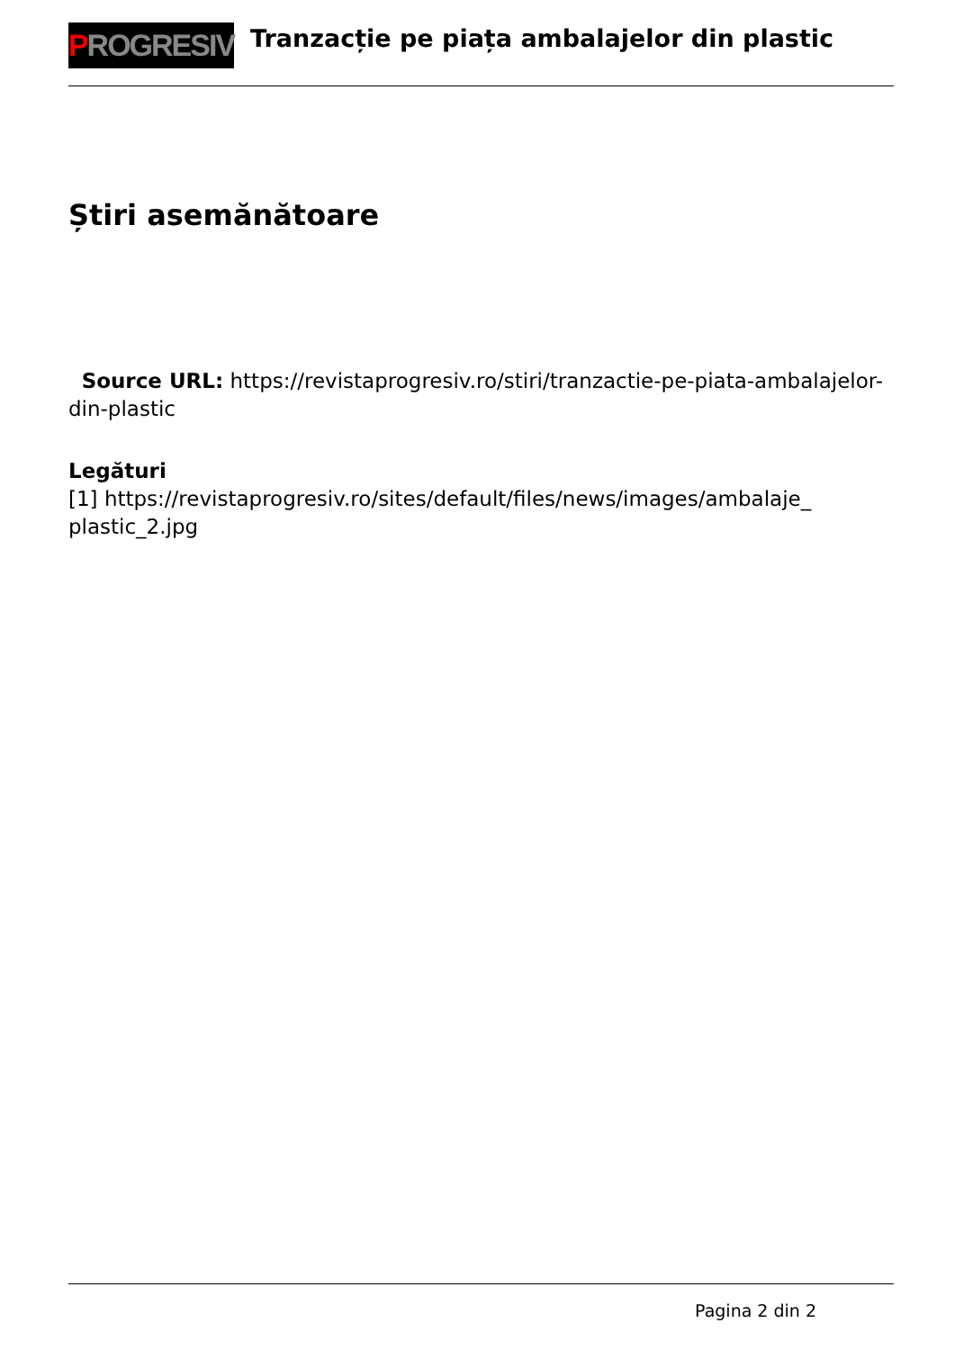P ROGRESIV
Tranzacție pe piața ambalajelor din plastic
Știri asemănătoare
Source URL: https://revistaprogresiv.ro/stiri/tranzactie-pe-piata-ambalajelor-din-plastic
Legături
[1] https://revistaprogresiv.ro/sites/default/files/news/images/ambalaje_ plastic_2.jpg
Pagina 2 din 2